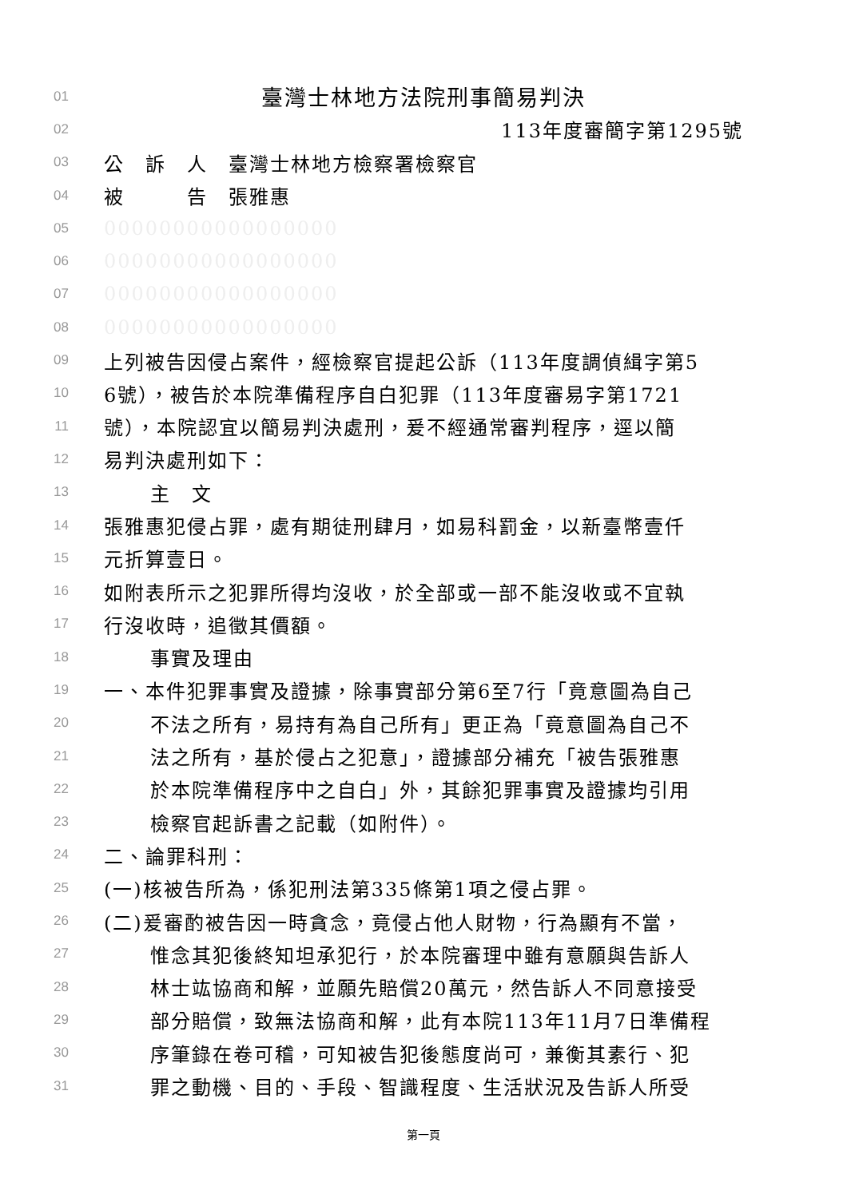01 臺灣士林地方法院刑事簡易判決
02 113年度審簡字第1295號
03 公　訴　人　臺灣士林地方檢察署檢察官
04 被　　　告　張雅惠
05 00000000000000000
06 00000000000000000
07 00000000000000000
08 00000000000000000
09 上列被告因侵占案件，經檢察官提起公訴（113年度調偵緝字第5
10 6號），被告於本院準備程序自白犯罪（113年度審易字第1721
11 號），本院認宜以簡易判決處刑，爰不經通常審判程序，逕以簡
12 易判決處刑如下：
13 主　文
14 張雅惠犯侵占罪，處有期徒刑肆月，如易科罰金，以新臺幣壹仟
15 元折算壹日。
16 如附表所示之犯罪所得均沒收，於全部或一部不能沒收或不宜執
17 行沒收時，追徵其價額。
18 事實及理由
19 一、本件犯罪事實及證據，除事實部分第6至7行「竟意圖為自己
20 不法之所有，易持有為自己所有」更正為「竟意圖為自己不
21 法之所有，基於侵占之犯意」，證據部分補充「被告張雅惠
22 於本院準備程序中之自白」外，其餘犯罪事實及證據均引用
23 檢察官起訴書之記載（如附件）。
24 二、論罪科刑：
25 (一)核被告所為，係犯刑法第335條第1項之侵占罪。
26 (二)爰審酌被告因一時貪念，竟侵占他人財物，行為顯有不當，
27 惟念其犯後終知坦承犯行，於本院審理中雖有意願與告訴人
28 林士竑協商和解，並願先賠償20萬元，然告訴人不同意接受
29 部分賠償，致無法協商和解，此有本院113年11月7日準備程
30 序筆錄在卷可稽，可知被告犯後態度尚可，兼衡其素行、犯
31 罪之動機、目的、手段、智識程度、生活狀況及告訴人所受
第一頁